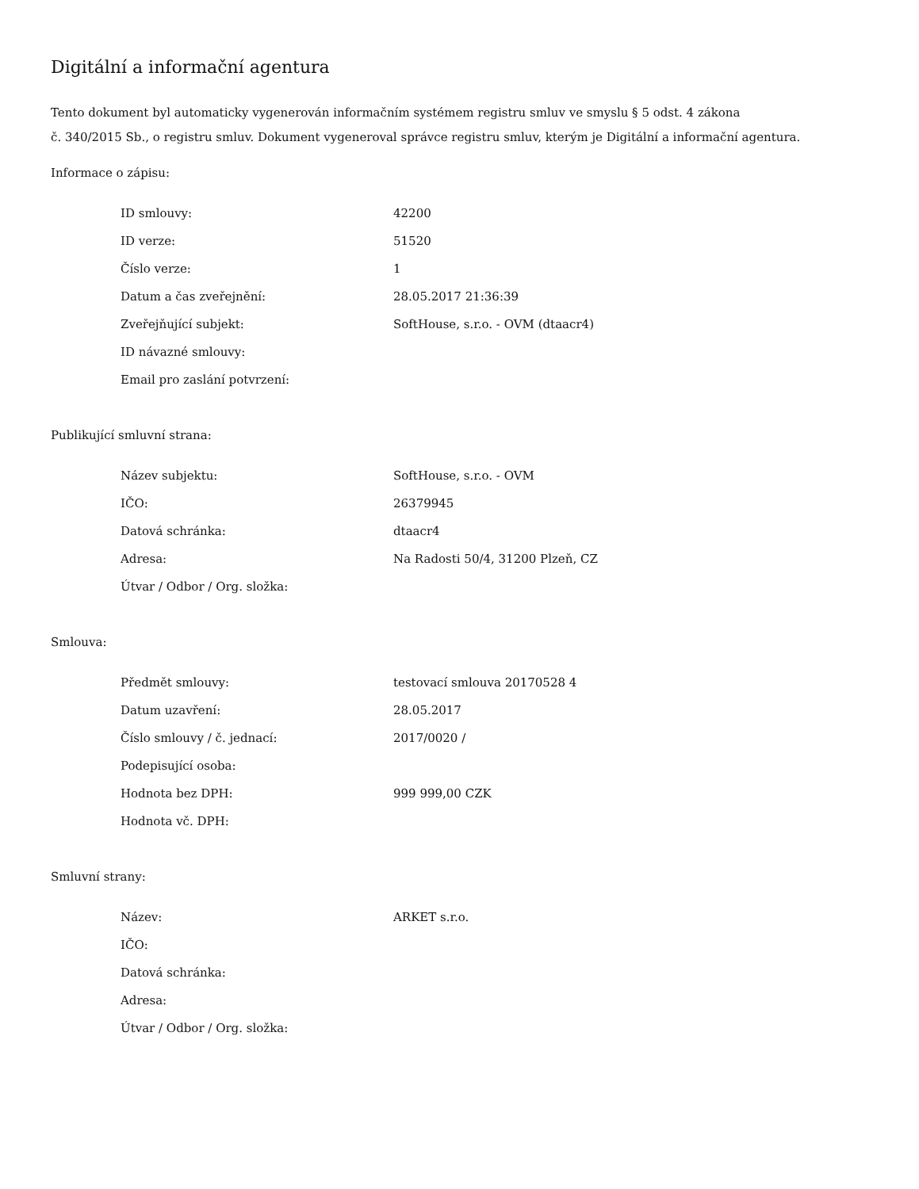Digitální a informační agentura
Tento dokument byl automaticky vygenerován informačním systémem registru smluv ve smyslu § 5 odst. 4 zákona
č. 340/2015 Sb., o registru smluv. Dokument vygeneroval správce registru smluv, kterým je Digitální a informační agentura.
Informace o zápisu:
| ID smlouvy: | 42200 |
| ID verze: | 51520 |
| Číslo verze: | 1 |
| Datum a čas zveřejnění: | 28.05.2017 21:36:39 |
| Zveřejňující subjekt: | SoftHouse, s.r.o. - OVM (dtaacr4) |
| ID návazné smlouvy: | |
| Email pro zaslání potvrzení: | |
Publikující smluvní strana:
| Název subjektu: | SoftHouse, s.r.o. - OVM |
| IČO: | 26379945 |
| Datová schránka: | dtaacr4 |
| Adresa: | Na Radosti 50/4, 31200 Plzeň, CZ |
| Útvar / Odbor / Org. složka: | |
Smlouva:
| Předmět smlouvy: | testovací smlouva 20170528 4 |
| Datum uzavření: | 28.05.2017 |
| Číslo smlouvy / č. jednací: | 2017/0020 / |
| Podepisující osoba: | |
| Hodnota bez DPH: | 999 999,00 CZK |
| Hodnota vč. DPH: | |
Smluvní strany:
| Název: | ARKET s.r.o. |
| IČO: | |
| Datová schránka: | |
| Adresa: | |
| Útvar / Odbor / Org. složka: | |